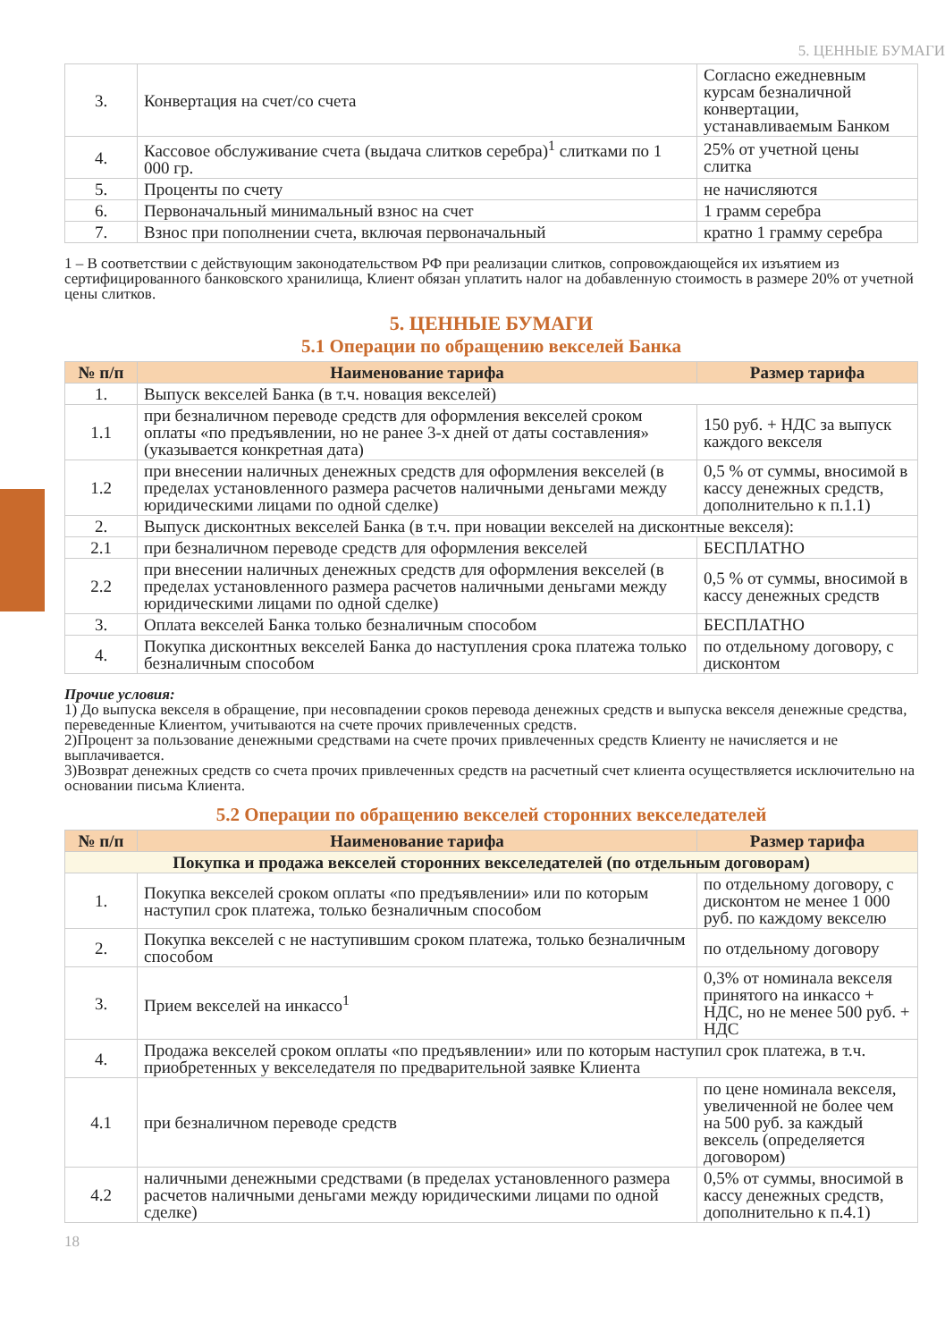5. ЦЕННЫЕ БУМАГИ
| 3. | Конвертация на счет/со счета | Согласно ежедневным курсам безналичной конвертации, устанавливаемым Банком |
| 4. | Кассовое обслуживание счета (выдача слитков серебра)<sup>1</sup> слитками по 1 000 гр. | 25% от учетной цены слитка |
| 5. | Проценты по счету | не начисляются |
| 6. | Первоначальный минимальный взнос на счет | 1 грамм серебра |
| 7. | Взнос при пополнении счета, включая первоначальный | кратно 1 грамму серебра |
1 – В соответствии с действующим законодательством РФ при реализации слитков, сопровождающейся их изъятием из сертифицированного банковского хранилища, Клиент обязан уплатить налог на добавленную стоимость в размере 20% от учетной цены слитков.
5. ЦЕННЫЕ БУМАГИ
5.1 Операции по обращению векселей Банка
| № п/п | Наименование тарифа | Размер тарифа |
| --- | --- | --- |
| 1. | Выпуск векселей Банка (в т.ч. новация векселей) | |
| 1.1 | при безналичном переводе средств для оформления векселей сроком оплаты «по предъявлении, но не ранее 3-х дней от даты составления» (указывается конкретная дата) | 150 руб. + НДС за выпуск каждого векселя |
| 1.2 | при внесении наличных денежных средств для оформления векселей (в пределах установленного размера расчетов наличными деньгами между юридическими лицами по одной сделке) | 0,5 % от суммы, вносимой в кассу денежных средств, дополнительно к п.1.1) |
| 2. | Выпуск дисконтных векселей Банка (в т.ч. при новации векселей на дисконтные векселя): | |
| 2.1 | при безналичном переводе средств для оформления векселей | БЕСПЛАТНО |
| 2.2 | при внесении наличных денежных средств для оформления векселей (в пределах установленного размера расчетов наличными деньгами между юридическими лицами по одной сделке) | 0,5 % от суммы, вносимой в кассу денежных средств |
| 3. | Оплата векселей Банка только безналичным способом | БЕСПЛАТНО |
| 4. | Покупка дисконтных векселей Банка до наступления срока платежа только безналичным способом | по отдельному договору, с дисконтом |
Прочие условия:
1) До выпуска векселя в обращение, при несовпадении сроков перевода денежных средств и выпуска векселя денежные средства, переведенные Клиентом, учитываются на счете прочих привлеченных средств.
2)Процент за пользование денежными средствами на счете прочих привлеченных средств Клиенту не начисляется и не выплачивается.
3)Возврат денежных средств со счета прочих привлеченных средств на расчетный счет клиента осуществляется исключительно на основании письма Клиента.
5.2 Операции по обращению векселей сторонних векселедателей
| № п/п | Наименование тарифа | Размер тарифа |
| --- | --- | --- |
| Покупка и продажа векселей сторонних векселедателей (по отдельным договорам) | | |
| 1. | Покупка векселей сроком оплаты «по предъявлении» или по которым наступил срок платежа, только безналичным способом | по отдельному договору, с дисконтом не менее 1 000 руб. по каждому векселю |
| 2. | Покупка векселей с не наступившим сроком платежа, только безналичным способом | по отдельному договору |
| 3. | Прием векселей на инкассо<sup>1</sup> | 0,3% от номинала векселя принятого на инкассо + НДС, но не менее 500 руб. + НДС |
| 4. | Продажа векселей сроком оплаты «по предъявлении» или по которым наступил срок платежа, в т.ч. приобретенных у векселедателя по предварительной заявке Клиента | |
| 4.1 | при безналичном переводе средств | по цене номинала векселя, увеличенной не более чем на 500 руб. за каждый вексель (определяется договором) |
| 4.2 | наличными денежными средствами (в пределах установленного размера расчетов наличными деньгами между юридическими лицами по одной сделке) | 0,5% от суммы, вносимой в кассу денежных средств, дополнительно к п.4.1) |
18